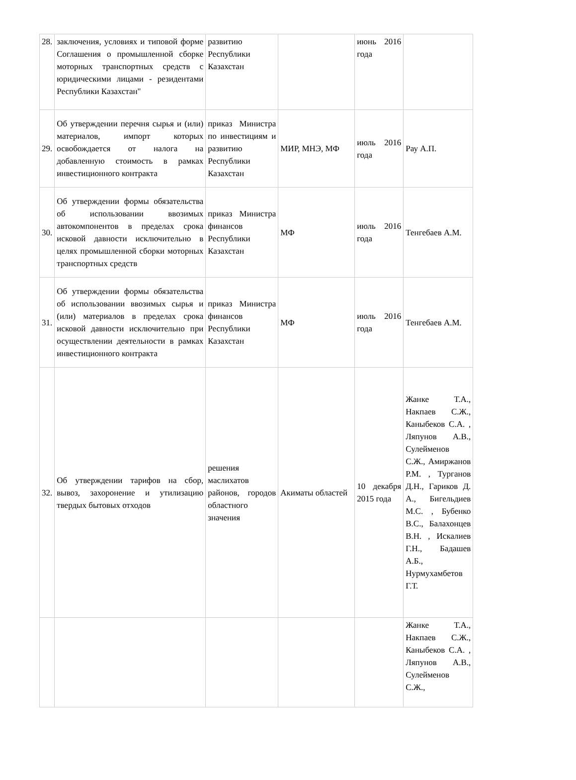| 28. | заключения, условиях и типовой форме Соглашения о промышленной сборке моторных транспортных средств с юридическими лицами - резидентами Республики Казахстан" | развитию Республики Казахстан | | июнь 2016 года | |
| 29. | Об утверждении перечня сырья и (или) материалов, импорт которых освобождается от налога на добавленную стоимость в рамках инвестиционного контракта | приказ Министра по инвестициям и развитию Республики Казахстан | МИР, МНЭ, МФ | июль 2016 года | Рау А.П. |
| 30. | Об утверждении формы обязательства об использовании ввозимых автокомпонентов в пределах срока исковой давности исключительно в целях промышленной сборки моторных транспортных средств | приказ Министра финансов Республики Казахстан | МФ | июль 2016 года | Тенгебаев А.М. |
| 31. | Об утверждении формы обязательства об использовании ввозимых сырья и (или) материалов в пределах срока исковой давности исключительно при осуществлении деятельности в рамках инвестиционного контракта | приказ Министра финансов Республики Казахстан | МФ | июль 2016 года | Тенгебаев А.М. |
| 32. | Об утверждении тарифов на сбор, вывоз, захоронение и утилизацию твердых бытовых отходов | решения маслихатов районов, городов областного значения | Акиматы областей | 10 декабря 2015 года | Жанке Т.А., Накпаев С.Ж., Каныбеков С.А. , Ляпунов А.В., Сулейменов С.Ж., Амиржанов Р.М. , Турганов Д.Н., Гариков Д. А., Бигельдиев М.С. , Бубенко В.С., Балахонцев В.Н. , Искалиев Г.Н., Бадашев А.Б., Нурмухамбетов Г.Т. |
| | | | | | Жанке Т.А., Накпаев С.Ж., Каныбеков С.А. , Ляпунов А.В., Сулейменов С.Ж., |